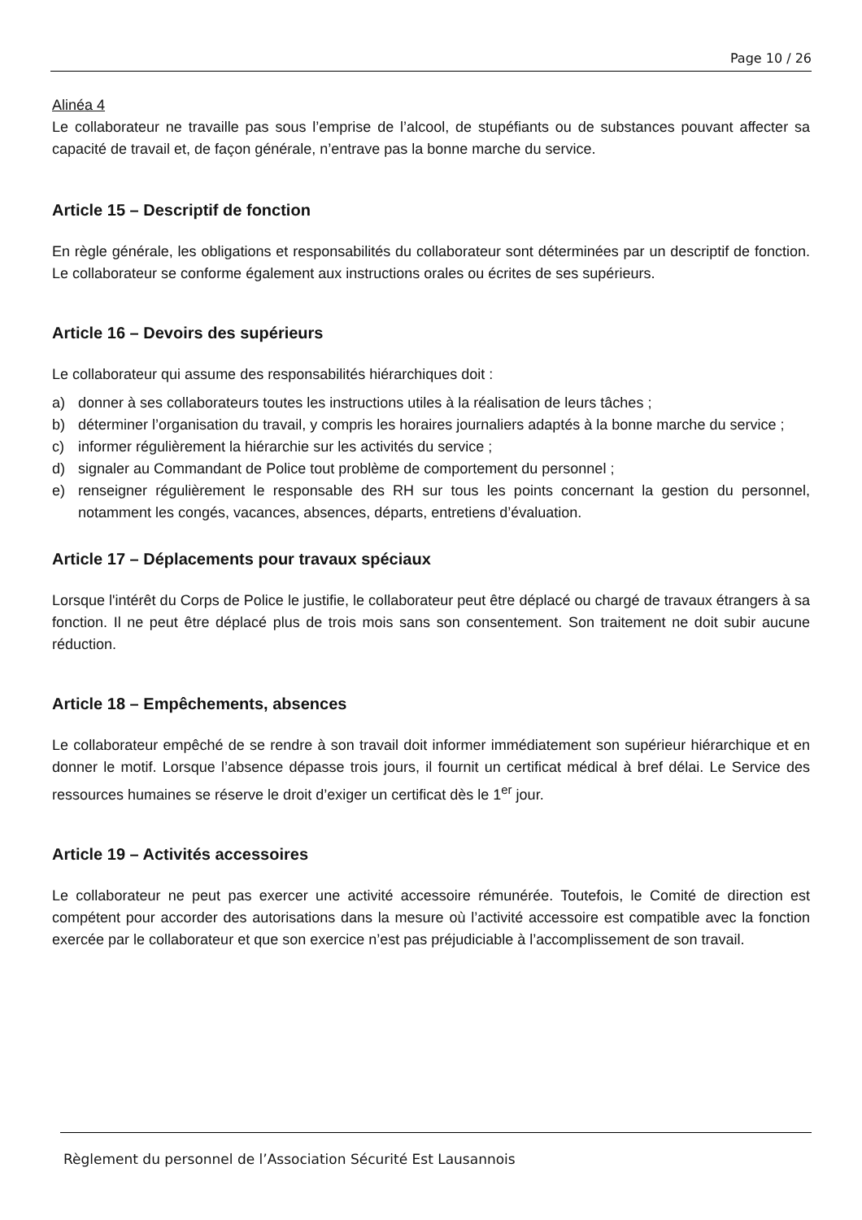Page 10 / 26
Alinéa 4
Le collaborateur ne travaille pas sous l’emprise de l’alcool, de stupéfiants ou de substances pouvant affecter sa capacité de travail et, de façon générale, n’entrave pas la bonne marche du service.
Article 15 – Descriptif de fonction
En règle générale, les obligations et responsabilités du collaborateur sont déterminées par un descriptif de fonction. Le collaborateur se conforme également aux instructions orales ou écrites de ses supérieurs.
Article 16 – Devoirs des supérieurs
Le collaborateur qui assume des responsabilités hiérarchiques doit :
a) donner à ses collaborateurs toutes les instructions utiles à la réalisation de leurs tâches ;
b) déterminer l’organisation du travail, y compris les horaires journaliers adaptés à la bonne marche du service ;
c) informer régulièrement la hiérarchie sur les activités du service ;
d) signaler au Commandant de Police tout problème de comportement du personnel ;
e) renseigner régulièrement le responsable des RH sur tous les points concernant la gestion du personnel, notamment les congés, vacances, absences, départs, entretiens d’évaluation.
Article 17 – Déplacements pour travaux spéciaux
Lorsque l'intérêt du Corps de Police le justifie, le collaborateur peut être déplacé ou chargé de travaux étrangers à sa fonction. Il ne peut être déplacé plus de trois mois sans son consentement. Son traitement ne doit subir aucune réduction.
Article 18 – Empêchements, absences
Le collaborateur empêché de se rendre à son travail doit informer immédiatement son supérieur hiérarchique et en donner le motif. Lorsque l’absence dépasse trois jours, il fournit un certificat médical à bref délai. Le Service des ressources humaines se réserve le droit d’exiger un certificat dès le 1<sup>er</sup> jour.
Article 19 – Activités accessoires
Le collaborateur ne peut pas exercer une activité accessoire rémunérée. Toutefois, le Comité de direction est compétent pour accorder des autorisations dans la mesure où l’activité accessoire est compatible avec la fonction exercée par le collaborateur et que son exercice n’est pas préjudiciable à l’accomplissement de son travail.
Règlement du personnel de l’Association Sécurité Est Lausannois